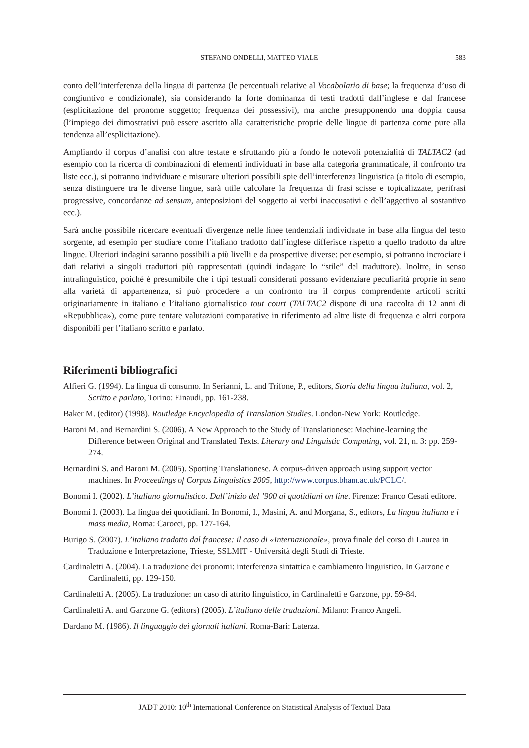STEFANO ONDELLI, MATTEO VIALE 583
conto dell’interferenza della lingua di partenza (le percentuali relative al Vocabolario di base; la frequenza d’uso di congiuntivo e condizionale), sia considerando la forte dominanza di testi tradotti dall’inglese e dal francese (esplicitazione del pronome soggetto; frequenza dei possessivi), ma anche presupponendo una doppia causa (l’impiego dei dimostrativi può essere ascritto alla caratteristiche proprie delle lingue di partenza come pure alla tendenza all’esplicitazione).
Ampliando il corpus d’analisi con altre testate e sfruttando più a fondo le notevoli potenzialità di TALTAC2 (ad esempio con la ricerca di combinazioni di elementi individuati in base alla categoria grammaticale, il confronto tra liste ecc.), si potranno individuare e misurare ulteriori possibili spie dell’interferenza linguistica (a titolo di esempio, senza distinguere tra le diverse lingue, sarà utile calcolare la frequenza di frasi scisse e topicalizzate, perifrasi progressive, concordanze ad sensum, anteposizioni del soggetto ai verbi inaccusativi e dell’aggettivo al sostantivo ecc.).
Sarà anche possibile ricercare eventuali divergenze nelle linee tendenziali individuate in base alla lingua del testo sorgente, ad esempio per studiare come l’italiano tradotto dall’inglese differisce rispetto a quello tradotto da altre lingue. Ulteriori indagini saranno possibili a più livelli e da prospettive diverse: per esempio, si potranno incrociare i dati relativi a singoli traduttori più rappresentati (quindi indagare lo “stile” del traduttore). Inoltre, in senso intralinguistico, poiché è presumibile che i tipi testuali considerati possano evidenziare peculiarità proprie in seno alla varietà di appartenenza, si può procedere a un confronto tra il corpus comprendente articoli scritti originariamente in italiano e l’italiano giornalistico tout court (TALTAC2 dispone di una raccolta di 12 anni di «Repubblica»), come pure tentare valutazioni comparative in riferimento ad altre liste di frequenza e altri corpora disponibili per l’italiano scritto e parlato.
Riferimenti bibliografici
Alfieri G. (1994). La lingua di consumo. In Serianni, L. and Trifone, P., editors, Storia della lingua italiana, vol. 2, Scritto e parlato, Torino: Einaudi, pp. 161-238.
Baker M. (editor) (1998). Routledge Encyclopedia of Translation Studies. London-New York: Routledge.
Baroni M. and Bernardini S. (2006). A New Approach to the Study of Translationese: Machine-learning the Difference between Original and Translated Texts. Literary and Linguistic Computing, vol. 21, n. 3: pp. 259-274.
Bernardini S. and Baroni M. (2005). Spotting Translationese. A corpus-driven approach using support vector machines. In Proceedings of Corpus Linguistics 2005, http://www.corpus.bham.ac.uk/PCLC/.
Bonomi I. (2002). L’italiano giornalistico. Dall’inizio del ’900 ai quotidiani on line. Firenze: Franco Cesati editore.
Bonomi I. (2003). La lingua dei quotidiani. In Bonomi, I., Masini, A. and Morgana, S., editors, La lingua italiana e i mass media, Roma: Carocci, pp. 127-164.
Burigo S. (2007). L’italiano tradotto dal francese: il caso di «Internazionale», prova finale del corso di Laurea in Traduzione e Interpretazione, Trieste, SSLMIT - Università degli Studi di Trieste.
Cardinaletti A. (2004). La traduzione dei pronomi: interferenza sintattica e cambiamento linguistico. In Garzone e Cardinaletti, pp. 129-150.
Cardinaletti A. (2005). La traduzione: un caso di attrito linguistico, in Cardinaletti e Garzone, pp. 59-84.
Cardinaletti A. and Garzone G. (editors) (2005). L’italiano delle traduzioni. Milano: Franco Angeli.
Dardano M. (1986). Il linguaggio dei giornali italiani. Roma-Bari: Laterza.
JADT 2010: 10<sup>th</sup> International Conference on Statistical Analysis of Textual Data